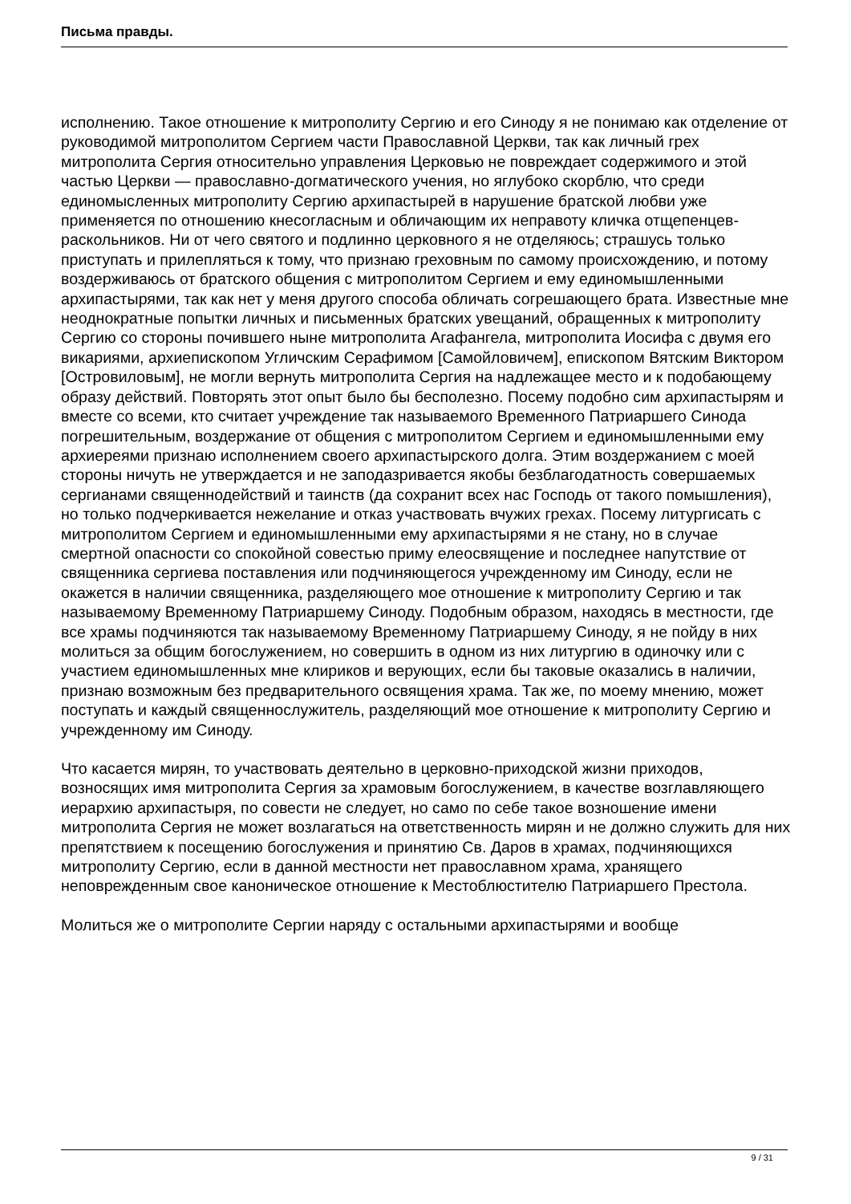Письма правды.
исполнению. Такое отношение к митрополиту Сергию и его Синоду я не понимаю как отделение от руководимой митрополитом Сергием части Православной Церкви, так как личный грех митрополита Сергия относительно управления Церковью не повреждает содержимого и этой частью Церкви — православно-догматического учения, но яглубоко скорблю, что среди единомысленных митрополиту Сергию архипастырей в нарушение братской любви уже применяется по отношению кнесогласным и обличающим их неправоту кличка отщепенцев-раскольников. Ни от чего святого и подлинно церковного я не отделяюсь; страшусь только приступать и прилепляться к тому, что признаю греховным по самому происхождению, и потому воздерживаюсь от братского общения с митрополитом Сергием и ему единомышленными архипастырями, так как нет у меня другого способа обличать согрешающего брата. Известные мне неоднократные попытки личных и письменных братских увещаний, обращенных к митрополиту Сергию со стороны почившего ныне митрополита Агафангела, митрополита Иосифа с двумя его викариями, архиепископом Угличским Серафимом [Самойловичем], епископом Вятским Виктором [Островиловым], не могли вернуть митрополита Сергия на надлежащее место и к подобающему образу действий. Повторять этот опыт было бы бесполезно. Посему подобно сим архипастырям и вместе со всеми, кто считает учреждение так называемого Временного Патриаршего Синода погрешительным, воздержание от общения с митрополитом Сергием и единомышленными ему архиереями признаю исполнением своего архипастырского долга. Этим воздержанием с моей стороны ничуть не утверждается и не заподазривается якобы безблагодатность совершаемых сергианами священнодействий и таинств (да сохранит всех нас Господь от такого помышления), но только подчеркивается нежелание и отказ участвовать вчужих грехах. Посему литургисать с митрополитом Сергием и единомышленными ему архипастырями я не стану, но в случае смертной опасности со спокойной совестью приму елеосвящение и последнее напутствие от священника сергиева поставления или подчиняющегося учрежденному им Синоду, если не окажется в наличии священника, разделяющего мое отношение к митрополиту Сергию и так называемому Временному Патриаршему Синоду. Подобным образом, находясь в местности, где все храмы подчиняются так называемому Временному Патриаршему Синоду, я не пойду в них молиться за общим богослужением, но совершить в одном из них литургию в одиночку или с участием единомышленных мне клириков и верующих, если бы таковые оказались в наличии, признаю возможным без предварительного освящения храма. Так же, по моему мнению, может поступать и каждый священнослужитель, разделяющий мое отношение к митрополиту Сергию и учрежденному им Синоду.
Что касается мирян, то участвовать деятельно в церковно-приходской жизни приходов, возносящих имя митрополита Сергия за храмовым богослужением, в качестве возглавляющего иерархию архипастыря, по совести не следует, но само по себе такое возношение имени митрополита Сергия не может возлагаться на ответственность мирян и не должно служить для них препятствием к посещению богослужения и принятию Св. Даров в храмах, подчиняющихся митрополиту Сергию, если в данной местности нет православном храма, хранящего неповрежденным свое каноническое отношение к Местоблюстителю Патриаршего Престола.
Молиться же о митрополите Сергии наряду с остальными архипастырями и вообще
9 / 31